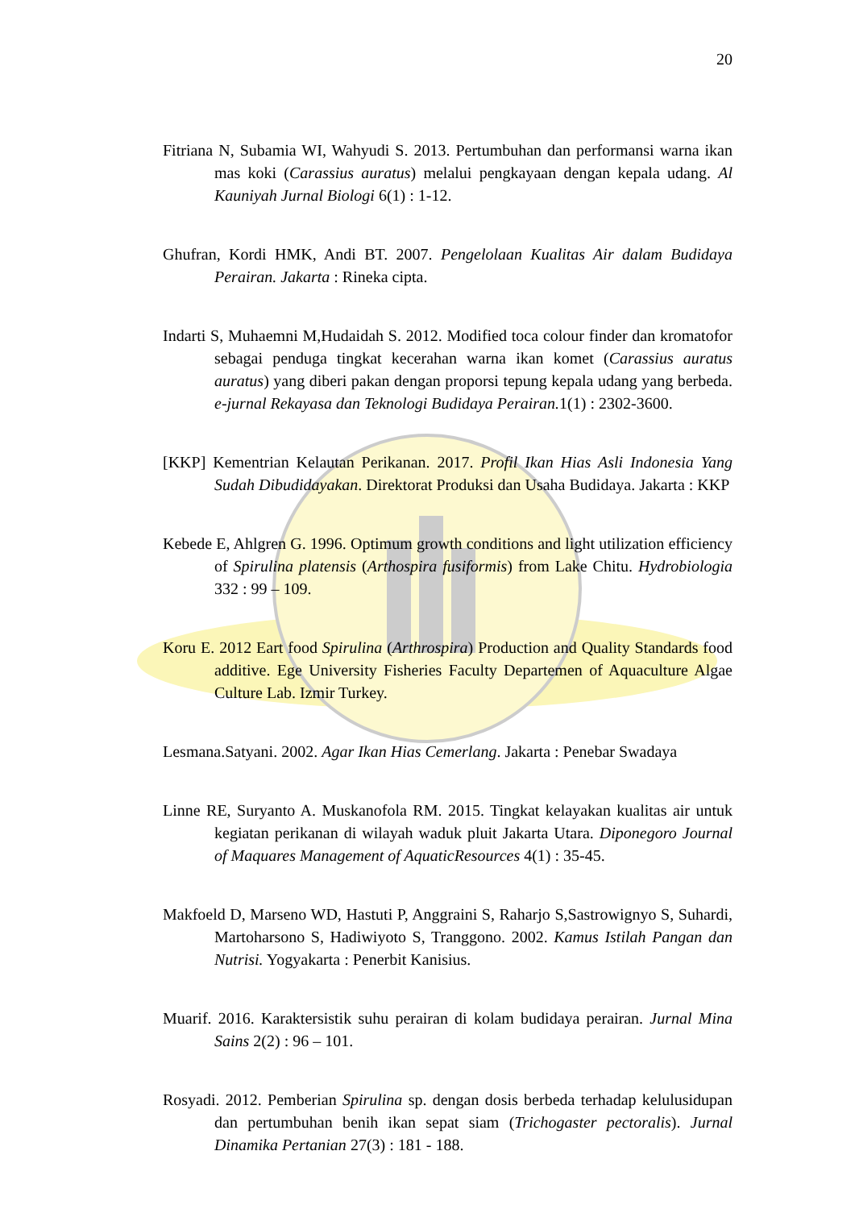20
Fitriana N, Subamia WI, Wahyudi S. 2013. Pertumbuhan dan performansi warna ikan mas koki (Carassius auratus) melalui pengkayaan dengan kepala udang. Al Kauniyah Jurnal Biologi 6(1) : 1-12.
Ghufran, Kordi HMK, Andi BT. 2007. Pengelolaan Kualitas Air dalam Budidaya Perairan. Jakarta : Rineka cipta.
Indarti S, Muhaemni M,Hudaidah S. 2012. Modified toca colour finder dan kromatofor sebagai penduga tingkat kecerahan warna ikan komet (Carassius auratus auratus) yang diberi pakan dengan proporsi tepung kepala udang yang berbeda. e-jurnal Rekayasa dan Teknologi Budidaya Perairan. 1(1) : 2302-3600.
[KKP] Kementrian Kelautan Perikanan. 2017. Profil Ikan Hias Asli Indonesia Yang Sudah Dibudidayakan. Direktorat Produksi dan Usaha Budidaya. Jakarta : KKP
Kebede E, Ahlgren G. 1996. Optimum growth conditions and light utilization efficiency of Spirulina platensis (Arthospira fusiformis) from Lake Chitu. Hydrobiologia 332 : 99 – 109.
Koru E. 2012 Eart food Spirulina (Arthrospira) Production and Quality Standards food additive. Ege University Fisheries Faculty Departemen of Aquaculture Algae Culture Lab. Izmir Turkey.
Lesmana.Satyani. 2002. Agar Ikan Hias Cemerlang. Jakarta : Penebar Swadaya
Linne RE, Suryanto A. Muskanofola RM. 2015. Tingkat kelayakan kualitas air untuk kegiatan perikanan di wilayah waduk pluit Jakarta Utara. Diponegoro Journal of Maquares Management of AquaticResources 4(1) : 35-45.
Makfoeld D, Marseno WD, Hastuti P, Anggraini S, Raharjo S,Sastrowignyo S, Suhardi, Martoharsono S, Hadiwiyoto S, Tranggono. 2002. Kamus Istilah Pangan dan Nutrisi. Yogyakarta : Penerbit Kanisius.
Muarif. 2016. Karaktersistik suhu perairan di kolam budidaya perairan. Jurnal Mina Sains 2(2) : 96 – 101.
Rosyadi. 2012. Pemberian Spirulina sp. dengan dosis berbeda terhadap kelulusidupan dan pertumbuhan benih ikan sepat siam (Trichogaster pectoralis). Jurnal Dinamika Pertanian 27(3) : 181 - 188.